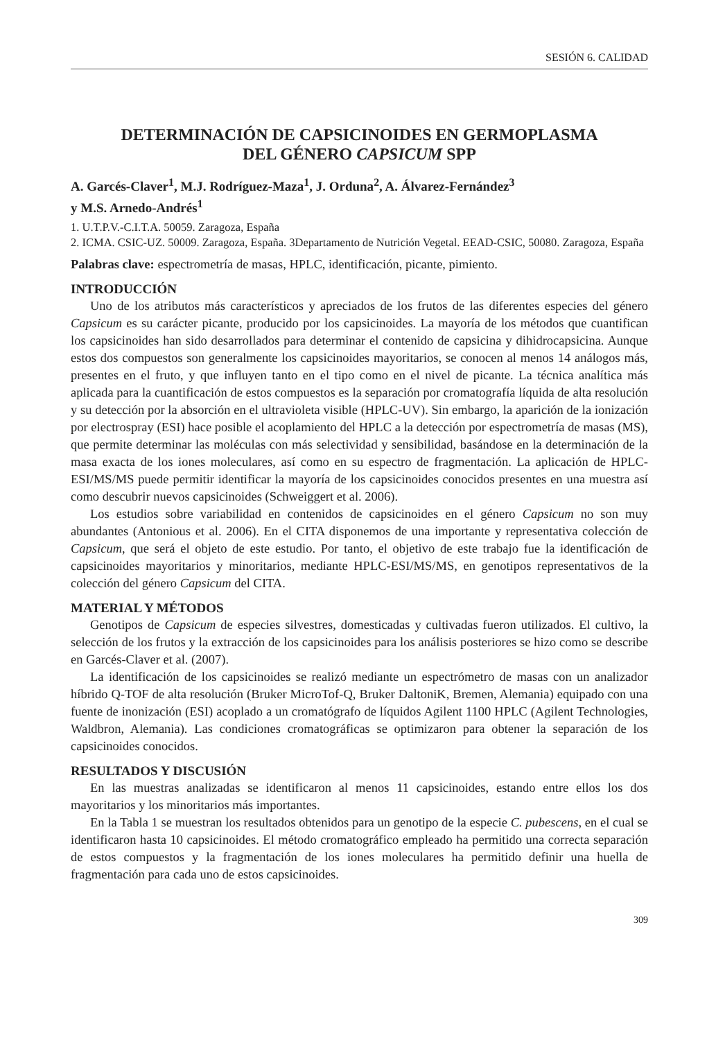SESIÓN 6. CALIDAD
DETERMINACIÓN DE CAPSICINOIDES EN GERMOPLASMA
DEL GÉNERO CAPSICUM SPP
A. Garcés-Claver<sup>1</sup>, M.J. Rodríguez-Maza<sup>1</sup>, J. Orduna<sup>2</sup>, A. Álvarez-Fernández<sup>3</sup>
y M.S. Arnedo-Andrés<sup>1</sup>
1. U.T.P.V.-C.I.T.A. 50059. Zaragoza, España
2. ICMA. CSIC-UZ. 50009. Zaragoza, España. 3Departamento de Nutrición Vegetal. EEAD-CSIC, 50080. Zaragoza, España
Palabras clave: espectrometría de masas, HPLC, identificación, picante, pimiento.
INTRODUCCIÓN
Uno de los atributos más característicos y apreciados de los frutos de las diferentes especies del género Capsicum es su carácter picante, producido por los capsicinoides. La mayoría de los métodos que cuantifican los capsicinoides han sido desarrollados para determinar el contenido de capsicina y dihidrocapsicina. Aunque estos dos compuestos son generalmente los capsicinoides mayoritarios, se conocen al menos 14 análogos más, presentes en el fruto, y que influyen tanto en el tipo como en el nivel de picante. La técnica analítica más aplicada para la cuantificación de estos compuestos es la separación por cromatografía líquida de alta resolución y su detección por la absorción en el ultravioleta visible (HPLC-UV). Sin embargo, la aparición de la ionización por electrospray (ESI) hace posible el acoplamiento del HPLC a la detección por espectrometría de masas (MS), que permite determinar las moléculas con más selectividad y sensibilidad, basándose en la determinación de la masa exacta de los iones moleculares, así como en su espectro de fragmentación. La aplicación de HPLC-ESI/MS/MS puede permitir identificar la mayoría de los capsicinoides conocidos presentes en una muestra así como descubrir nuevos capsicinoides (Schweiggert et al. 2006).
Los estudios sobre variabilidad en contenidos de capsicinoides en el género Capsicum no son muy abundantes (Antonious et al. 2006). En el CITA disponemos de una importante y representativa colección de Capsicum, que será el objeto de este estudio. Por tanto, el objetivo de este trabajo fue la identificación de capsicinoides mayoritarios y minoritarios, mediante HPLC-ESI/MS/MS, en genotipos representativos de la colección del género Capsicum del CITA.
MATERIAL Y MÉTODOS
Genotipos de Capsicum de especies silvestres, domesticadas y cultivadas fueron utilizados. El cultivo, la selección de los frutos y la extracción de los capsicinoides para los análisis posteriores se hizo como se describe en Garcés-Claver et al. (2007).
La identificación de los capsicinoides se realizó mediante un espectrómetro de masas con un analizador híbrido Q-TOF de alta resolución (Bruker MicroTof-Q, Bruker DaltoniK, Bremen, Alemania) equipado con una fuente de inonización (ESI) acoplado a un cromatógrafo de líquidos Agilent 1100 HPLC (Agilent Technologies, Waldbron, Alemania). Las condiciones cromatográficas se optimizaron para obtener la separación de los capsicinoides conocidos.
RESULTADOS Y DISCUSIÓN
En las muestras analizadas se identificaron al menos 11 capsicinoides, estando entre ellos los dos mayoritarios y los minoritarios más importantes.
En la Tabla 1 se muestran los resultados obtenidos para un genotipo de la especie C. pubescens, en el cual se identificaron hasta 10 capsicinoides. El método cromatográfico empleado ha permitido una correcta separación de estos compuestos y la fragmentación de los iones moleculares ha permitido definir una huella de fragmentación para cada uno de estos capsicinoides.
309